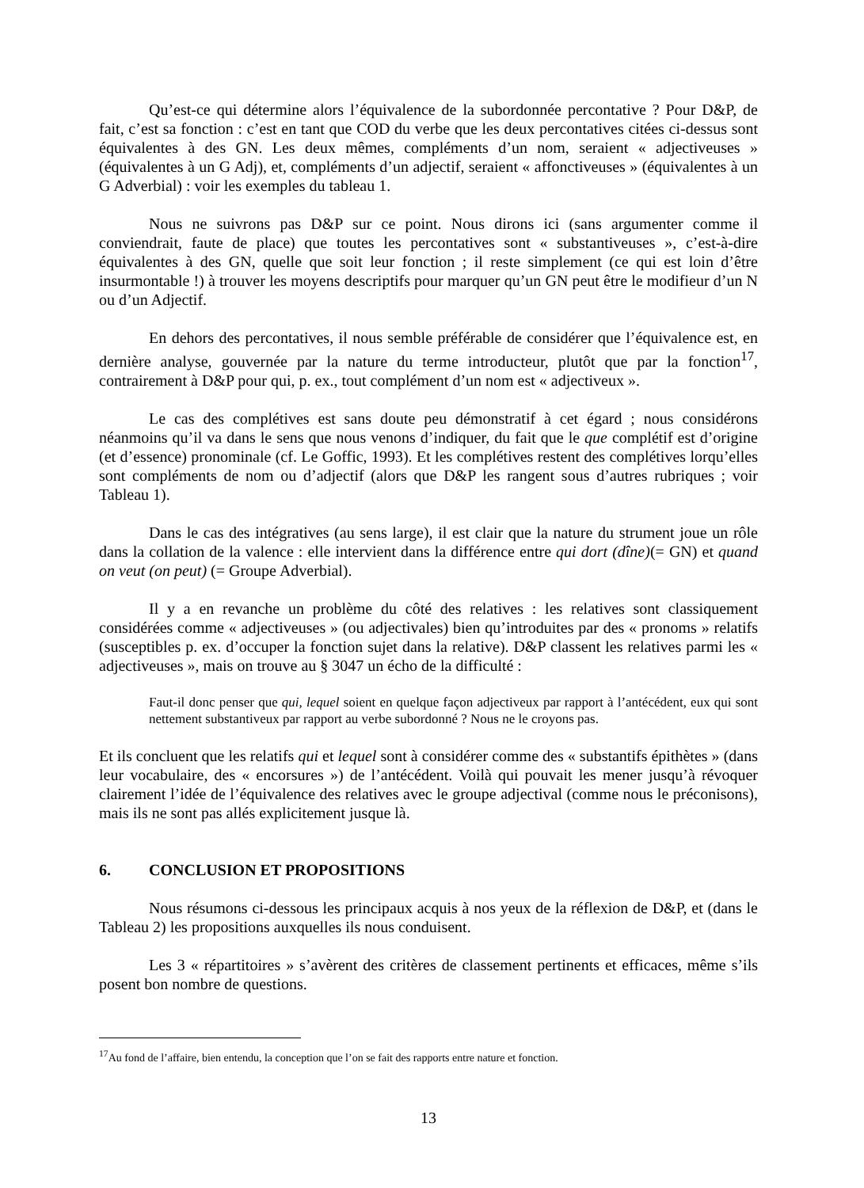Qu’est-ce qui détermine alors l’équivalence de la subordonnée percontative ? Pour D&P, de fait, c’est sa fonction : c’est en tant que COD du verbe que les deux percontatives citées ci-dessus sont équivalentes à des GN. Les deux mêmes, compléments d’un nom, seraient « adjectiveuses » (équivalentes à un G Adj), et, compléments d’un adjectif, seraient « affonctiveuses » (équivalentes à un G Adverbial) : voir les exemples du tableau 1.
Nous ne suivrons pas D&P sur ce point. Nous dirons ici (sans argumenter comme il conviendrait, faute de place) que toutes les percontatives sont « substantiveuses », c’est-à-dire équivalentes à des GN, quelle que soit leur fonction ; il reste simplement (ce qui est loin d’être insurmontable !) à trouver les moyens descriptifs pour marquer qu’un GN peut être le modifieur d’un N ou d’un Adjectif.
En dehors des percontatives, il nous semble préférable de considérer que l’équivalence est, en dernière analyse, gouvernée par la nature du terme introducteur, plutôt que par la fonction<sup>17</sup>, contrairement à D&P pour qui, p. ex., tout complément d’un nom est « adjectiveux ».
Le cas des complétives est sans doute peu démonstratif à cet égard ; nous considérons néanmoins qu’il va dans le sens que nous venons d’indiquer, du fait que le que complétif est d’origine (et d’essence) pronominale (cf. Le Goffic, 1993). Et les complétives restent des complétives lorqu’elles sont compléments de nom ou d’adjectif (alors que D&P les rangent sous d’autres rubriques ; voir Tableau 1).
Dans le cas des intégratives (au sens large), il est clair que la nature du strument joue un rôle dans la collation de la valence : elle intervient dans la différence entre qui dort (dîne)(= GN) et quand on veut (on peut) (= Groupe Adverbial).
Il y a en revanche un problème du côté des relatives : les relatives sont classiquement considérées comme « adjectiveuses » (ou adjectivales) bien qu’introduites par des « pronoms » relatifs (susceptibles p. ex. d’occuper la fonction sujet dans la relative). D&P classent les relatives parmi les « adjectiveuses », mais on trouve au § 3047 un écho de la difficulté :
Faut-il donc penser que qui, lequel soient en quelque façon adjectiveux par rapport à l’antécédent, eux qui sont nettement substantiveux par rapport au verbe subordonné ? Nous ne le croyons pas.
Et ils concluent que les relatifs qui et lequel sont à considérer comme des « substantifs épithètes » (dans leur vocabulaire, des « encorsures ») de l’antécédent. Voilà qui pouvait les mener jusqu’à révoquer clairement l’idée de l’équivalence des relatives avec le groupe adjectival (comme nous le préconisons), mais ils ne sont pas allés explicitement jusque là.
6. CONCLUSION ET PROPOSITIONS
Nous résumons ci-dessous les principaux acquis à nos yeux de la réflexion de D&P, et (dans le Tableau 2) les propositions auxquelles ils nous conduisent.
Les 3 « répartitoires » s’avèrent des critères de classement pertinents et efficaces, même s’ils posent bon nombre de questions.
<sup>17</sup> Au fond de l’affaire, bien entendu, la conception que l’on se fait des rapports entre nature et fonction.
13